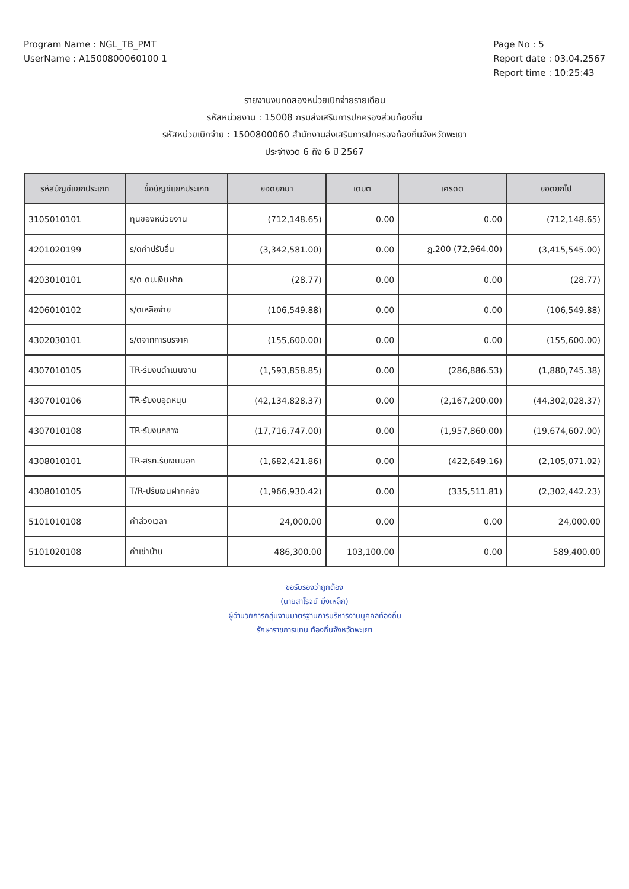Program Name : NGL_TB_PMT
UserName : A1500800060100 1
Page No : 5
Report date : 03.04.2567
Report time : 10:25:43
รายงานงบทดลองหน่วยเบิกจ่ายรายเดือน
รหัสหน่วยงาน : 15008 กรมส่งเสริมการปกครองส่วนท้องถิ่น
รหัสหน่วยเบิกจ่าย : 1500800060 สำนักงานส่งเสริมการปกครองท้องถิ่นจังหวัดพะเยา
ประจำงวด 6 ถึง 6 ปี 2567
| รหัสบัญชีแยกประเภท | ชื่อบัญชีแยกประเภท | ยอดยกมา | เดบิต | เครดิต | ยอดยกไป |
| --- | --- | --- | --- | --- | --- |
| 3105010101 | ทุนของหน่วยงาน | (712,148.65) | 0.00 | 0.00 | (712,148.65) |
| 4201020199 | ร/ดค่าปรับอื่น | (3,342,581.00) | 0.00 | ฎ.200 (72,964.00) | (3,415,545.00) |
| 4203010101 | ร/ด ดบ.เงินฝาก | (28.77) | 0.00 | 0.00 | (28.77) |
| 4206010102 | ร/ดเหลือจ่าย | (106,549.88) | 0.00 | 0.00 | (106,549.88) |
| 4302030101 | ร/ดจากการบริจาค | (155,600.00) | 0.00 | 0.00 | (155,600.00) |
| 4307010105 | TR-รับงบดำเนินงาน | (1,593,858.85) | 0.00 | (286,886.53) | (1,880,745.38) |
| 4307010106 | TR-รับงบอุดหนุน | (42,134,828.37) | 0.00 | (2,167,200.00) | (44,302,028.37) |
| 4307010108 | TR-รับงบกลาง | (17,716,747.00) | 0.00 | (1,957,860.00) | (19,674,607.00) |
| 4308010101 | TR-สรก.รับเงินนอก | (1,682,421.86) | 0.00 | (422,649.16) | (2,105,071.02) |
| 4308010105 | T/R-ปรับเงินฝากคลัง | (1,966,930.42) | 0.00 | (335,511.81) | (2,302,442.23) |
| 5101010108 | ค่าล่วงเวลา | 24,000.00 | 0.00 | 0.00 | 24,000.00 |
| 5101020108 | ค่าเช่าบ้าน | 486,300.00 | 103,100.00 | 0.00 | 589,400.00 |
ขอรับรองว่าถูกต้อง
(นายสาโรจน์ มิ่งเหล็ก)
ผู้อำนวยการกลุ่มงานมาตรฐานการบริหารงานบุคคลท้องถิ่น
รักษาราชการแทน ท้องถิ่นจังหวัดพะเยา